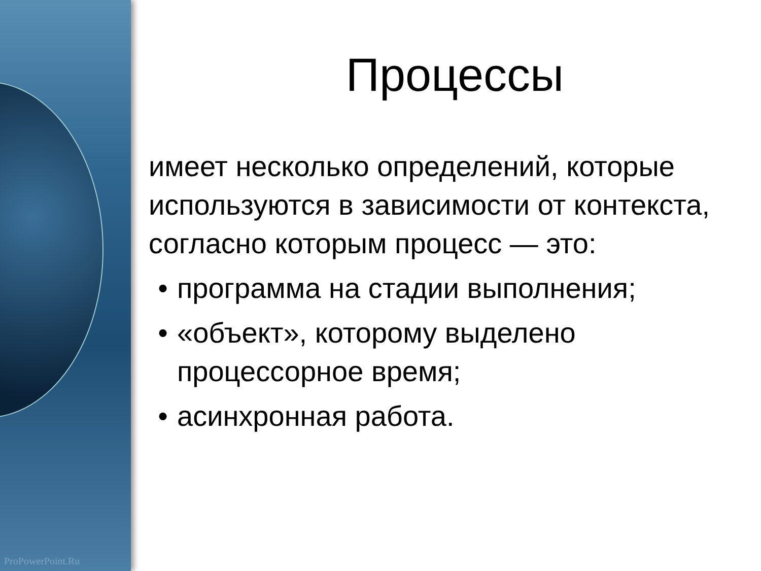ProPowerPoint.Ru
Процессы
имеет несколько определений, которые используются в зависимости от контекста, согласно которым процесс — это:
• программа на стадии выполнения;
• «объект», которому выделено процессорное время;
• асинхронная работа.